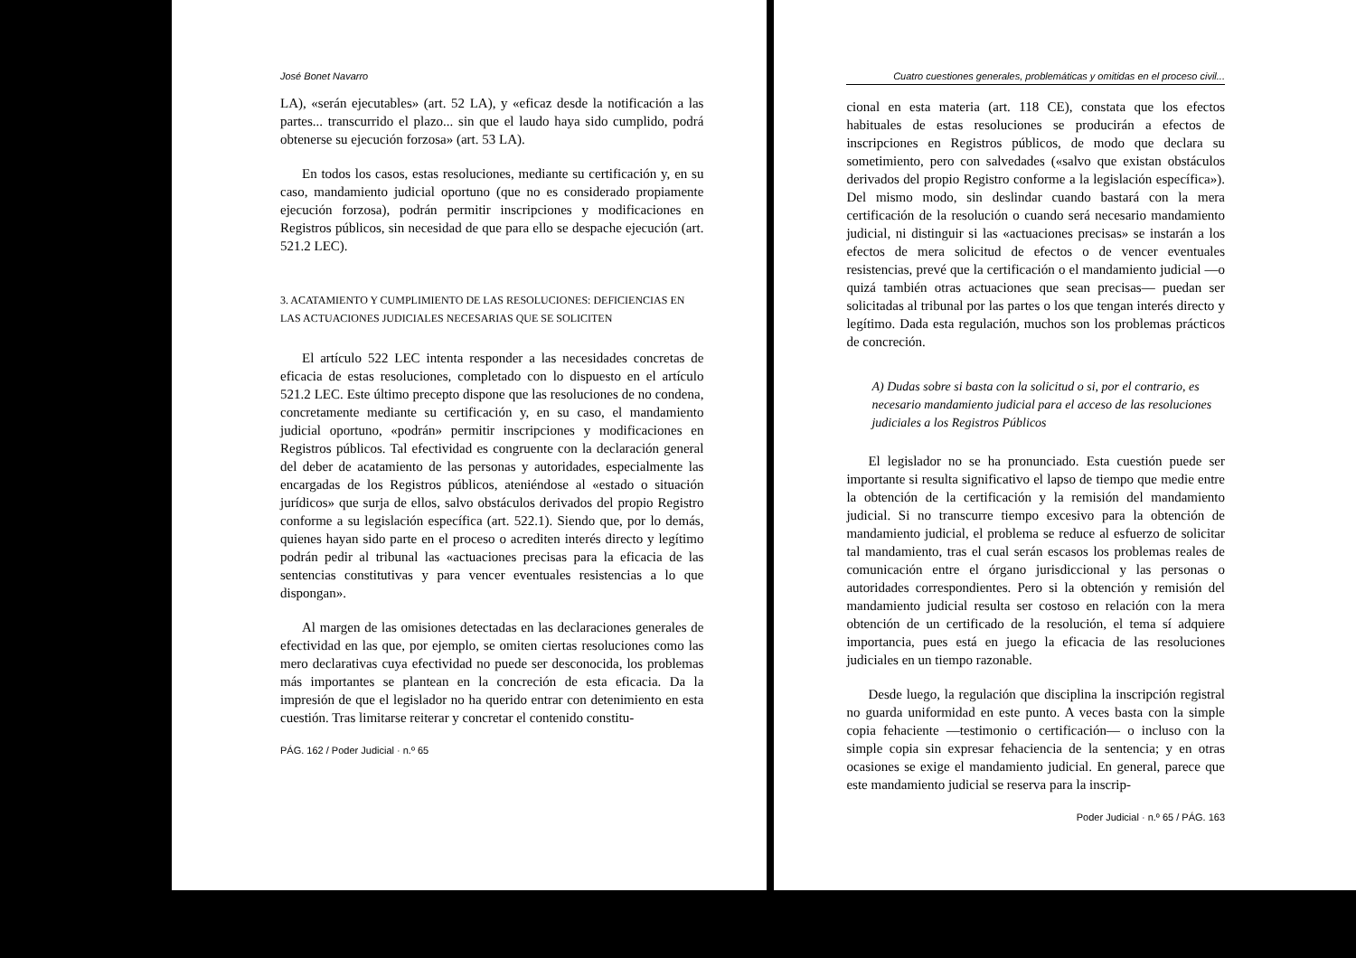José Bonet Navarro
LA), «serán ejecutables» (art. 52 LA), y «eficaz desde la notificación a las partes... transcurrido el plazo... sin que el laudo haya sido cumplido, podrá obtenerse su ejecución forzosa» (art. 53 LA).
En todos los casos, estas resoluciones, mediante su certificación y, en su caso, mandamiento judicial oportuno (que no es considerado propiamente ejecución forzosa), podrán permitir inscripciones y modificaciones en Registros públicos, sin necesidad de que para ello se despache ejecución (art. 521.2 LEC).
3. ACATAMIENTO Y CUMPLIMIENTO DE LAS RESOLUCIONES: DEFICIENCIAS EN LAS ACTUACIONES JUDICIALES NECESARIAS QUE SE SOLICITEN
El artículo 522 LEC intenta responder a las necesidades concretas de eficacia de estas resoluciones, completado con lo dispuesto en el artículo 521.2 LEC. Este último precepto dispone que las resoluciones de no condena, concretamente mediante su certificación y, en su caso, el mandamiento judicial oportuno, «podrán» permitir inscripciones y modificaciones en Registros públicos. Tal efectividad es congruente con la declaración general del deber de acatamiento de las personas y autoridades, especialmente las encargadas de los Registros públicos, ateniéndose al «estado o situación jurídicos» que surja de ellos, salvo obstáculos derivados del propio Registro conforme a su legislación específica (art. 522.1). Siendo que, por lo demás, quienes hayan sido parte en el proceso o acrediten interés directo y legítimo podrán pedir al tribunal las «actuaciones precisas para la eficacia de las sentencias constitutivas y para vencer eventuales resistencias a lo que dispongan».
Al margen de las omisiones detectadas en las declaraciones generales de efectividad en las que, por ejemplo, se omiten ciertas resoluciones como las mero declarativas cuya efectividad no puede ser desconocida, los problemas más importantes se plantean en la concreción de esta eficacia. Da la impresión de que el legislador no ha querido entrar con detenimiento en esta cuestión. Tras limitarse reiterar y concretar el contenido constitu-
PÁG. 162 / Poder Judicial · n.º 65
Cuatro cuestiones generales, problemáticas y omitidas en el proceso civil...
cional en esta materia (art. 118 CE), constata que los efectos habituales de estas resoluciones se producirán a efectos de inscripciones en Registros públicos, de modo que declara su sometimiento, pero con salvedades («salvo que existan obstáculos derivados del propio Registro conforme a la legislación específica»). Del mismo modo, sin deslindar cuando bastará con la mera certificación de la resolución o cuando será necesario mandamiento judicial, ni distinguir si las «actuaciones precisas» se instarán a los efectos de mera solicitud de efectos o de vencer eventuales resistencias, prevé que la certificación o el mandamiento judicial —o quizá también otras actuaciones que sean precisas— puedan ser solicitadas al tribunal por las partes o los que tengan interés directo y legítimo. Dada esta regulación, muchos son los problemas prácticos de concreción.
A) Dudas sobre si basta con la solicitud o si, por el contrario, es necesario mandamiento judicial para el acceso de las resoluciones judiciales a los Registros Públicos
El legislador no se ha pronunciado. Esta cuestión puede ser importante si resulta significativo el lapso de tiempo que medie entre la obtención de la certificación y la remisión del mandamiento judicial. Si no transcurre tiempo excesivo para la obtención de mandamiento judicial, el problema se reduce al esfuerzo de solicitar tal mandamiento, tras el cual serán escasos los problemas reales de comunicación entre el órgano jurisdiccional y las personas o autoridades correspondientes. Pero si la obtención y remisión del mandamiento judicial resulta ser costoso en relación con la mera obtención de un certificado de la resolución, el tema sí adquiere importancia, pues está en juego la eficacia de las resoluciones judiciales en un tiempo razonable.
Desde luego, la regulación que disciplina la inscripción registral no guarda uniformidad en este punto. A veces basta con la simple copia fehaciente —testimonio o certificación— o incluso con la simple copia sin expresar fehaciencia de la sentencia; y en otras ocasiones se exige el mandamiento judicial. En general, parece que este mandamiento judicial se reserva para la inscrip-
Poder Judicial · n.º 65 / PÁG. 163